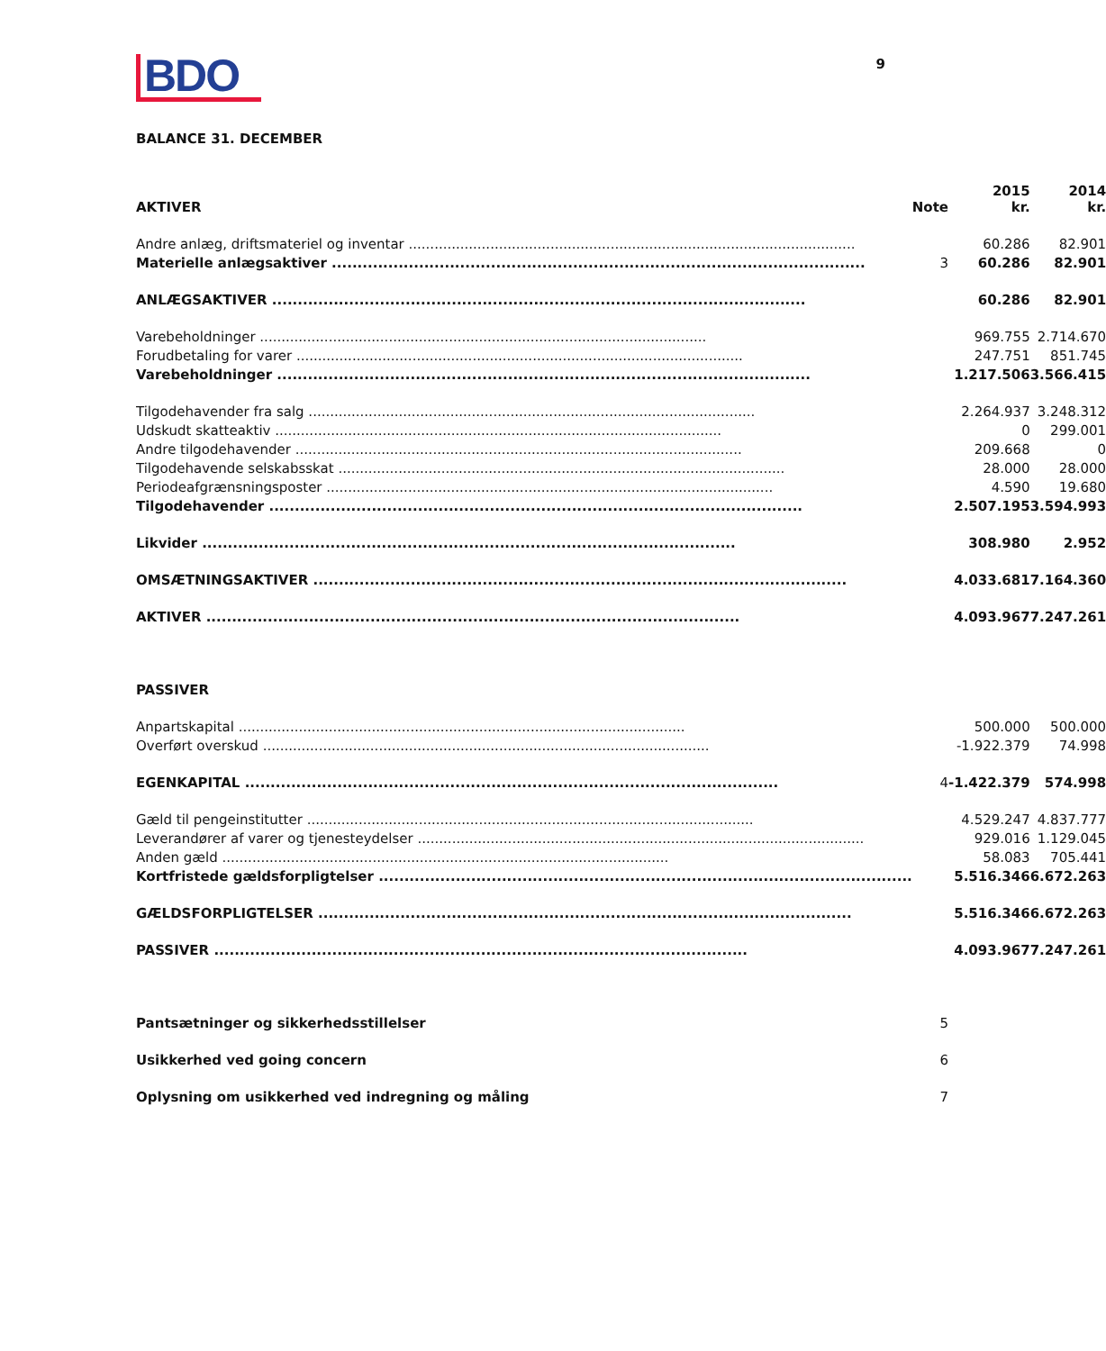9
BDO
BALANCE 31. DECEMBER
| AKTIVER | Note | 2015 kr. | 2014 kr. |
| --- | --- | --- | --- |
| Andre anlæg, driftsmateriel og inventar | | 60.286 | 82.901 |
| Materielle anlægsaktiver | 3 | 60.286 | 82.901 |
| ANLÆGSAKTIVER | | 60.286 | 82.901 |
| Varebeholdninger | | 969.755 | 2.714.670 |
| Forudbetaling for varer | | 247.751 | 851.745 |
| Varebeholdninger | | 1.217.506 | 3.566.415 |
| Tilgodehavender fra salg | | 2.264.937 | 3.248.312 |
| Udskudt skatteaktiv | | 0 | 299.001 |
| Andre tilgodehavender | | 209.668 | 0 |
| Tilgodehavende selskabsskat | | 28.000 | 28.000 |
| Periodeafgrænsningsposter | | 4.590 | 19.680 |
| Tilgodehavender | | 2.507.195 | 3.594.993 |
| Likvider | | 308.980 | 2.952 |
| OMSÆTNINGSAKTIVER | | 4.033.681 | 7.164.360 |
| AKTIVER | | 4.093.967 | 7.247.261 |
| PASSIVER | | | |
| Anpartskapital | | 500.000 | 500.000 |
| Overført overskud | | -1.922.379 | 74.998 |
| EGENKAPITAL | 4 | -1.422.379 | 574.998 |
| Gæld til pengeinstitutter | | 4.529.247 | 4.837.777 |
| Leverandører af varer og tjenesteydelser | | 929.016 | 1.129.045 |
| Anden gæld | | 58.083 | 705.441 |
| Kortfristede gældsforpligtelser | | 5.516.346 | 6.672.263 |
| GÆLDSFORPLIGTELSER | | 5.516.346 | 6.672.263 |
| PASSIVER | | 4.093.967 | 7.247.261 |
| Pantsætninger og sikkerhedsstillelser | 5 | | |
| Usikkerhed ved going concern | 6 | | |
| Oplysning om usikkerhed ved indregning og måling | 7 | | |